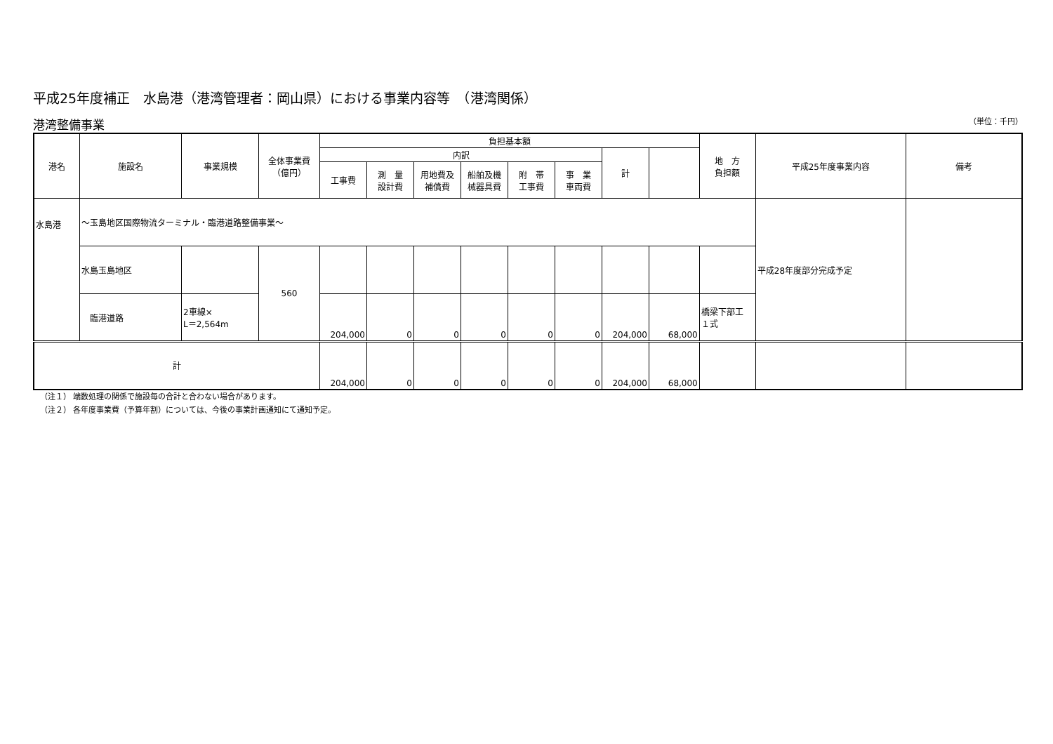平成25年度補正　水島港（港湾管理者：岡山県）における事業内容等　（港湾関係）
港湾整備事業 （単位：千円）
| 港名 | 施設名 | 事業規模 | 全体事業費 （億円） | 負担基本額 | | | | | | | | 地 方 負担額 | 平成25年度事業内容 | 備考 |
| --- | --- | --- | --- | --- | --- | --- | --- | --- | --- | --- | --- | --- | --- | --- |
| | | | | 内訳 | | | | | | 計 | | | | |
| | | | | 工事費 | 測 量 設計費 | 用地費及 補償費 | 船舶及機 械器具費 | 附 帯 工事費 | 事 業 車両費 | | | | | |
| 水島港 | ～玉島地区国際物流ターミナル・臨港道路整備事業～ | | | | | | | | | | | | 平成28年度部分完成予定 | |
| | 水島玉島地区 | | 560 | | | | | | | | | | | |
| | 臨港道路 | 2車線× L＝2,564m | | 204,000 | 0 | 0 | 0 | 0 | 0 | 204,000 | 68,000 | 橋梁下部工 １式 | | |
| 計 | | | | 204,000 | 0 | 0 | 0 | 0 | 0 | 204,000 | 68,000 | | | |
（注１） 端数処理の関係で施設毎の合計と合わない場合があります。
（注２） 各年度事業費（予算年割）については、今後の事業計画通知にて通知予定。